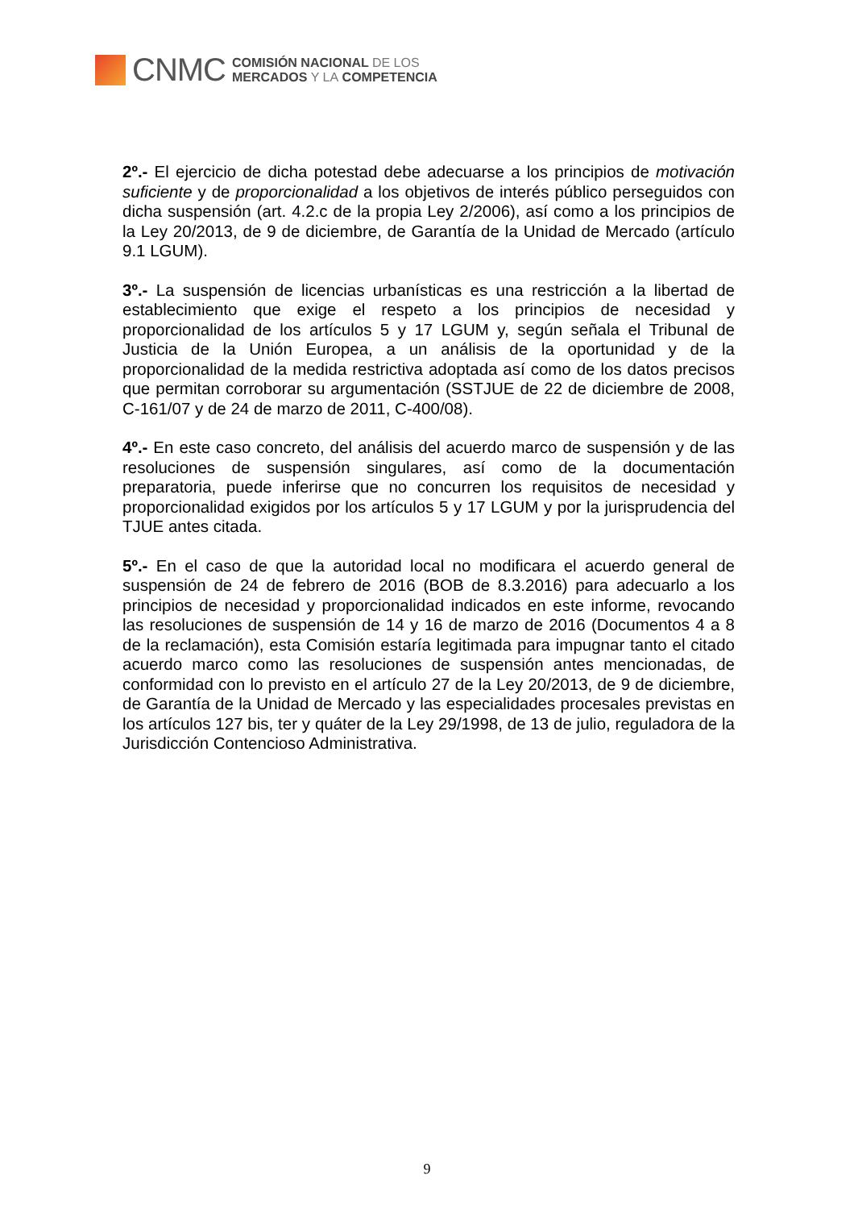CNMC
COMISIÓN NACIONAL DE LOS
MERCADOS Y LA COMPETENCIA
2º.- El ejercicio de dicha potestad debe adecuarse a los principios de motivación suficiente y de proporcionalidad a los objetivos de interés público perseguidos con dicha suspensión (art. 4.2.c de la propia Ley 2/2006), así como a los principios de la Ley 20/2013, de 9 de diciembre, de Garantía de la Unidad de Mercado (artículo 9.1 LGUM).
3º.- La suspensión de licencias urbanísticas es una restricción a la libertad de establecimiento que exige el respeto a los principios de necesidad y proporcionalidad de los artículos 5 y 17 LGUM y, según señala el Tribunal de Justicia de la Unión Europea, a un análisis de la oportunidad y de la proporcionalidad de la medida restrictiva adoptada así como de los datos precisos que permitan corroborar su argumentación (SSTJUE de 22 de diciembre de 2008, C-161/07 y de 24 de marzo de 2011, C-400/08).
4º.- En este caso concreto, del análisis del acuerdo marco de suspensión y de las resoluciones de suspensión singulares, así como de la documentación preparatoria, puede inferirse que no concurren los requisitos de necesidad y proporcionalidad exigidos por los artículos 5 y 17 LGUM y por la jurisprudencia del TJUE antes citada.
5º.- En el caso de que la autoridad local no modificara el acuerdo general de suspensión de 24 de febrero de 2016 (BOB de 8.3.2016) para adecuarlo a los principios de necesidad y proporcionalidad indicados en este informe, revocando las resoluciones de suspensión de 14 y 16 de marzo de 2016 (Documentos 4 a 8 de la reclamación), esta Comisión estaría legitimada para impugnar tanto el citado acuerdo marco como las resoluciones de suspensión antes mencionadas, de conformidad con lo previsto en el artículo 27 de la Ley 20/2013, de 9 de diciembre, de Garantía de la Unidad de Mercado y las especialidades procesales previstas en los artículos 127 bis, ter y quáter de la Ley 29/1998, de 13 de julio, reguladora de la Jurisdicción Contencioso Administrativa.
9